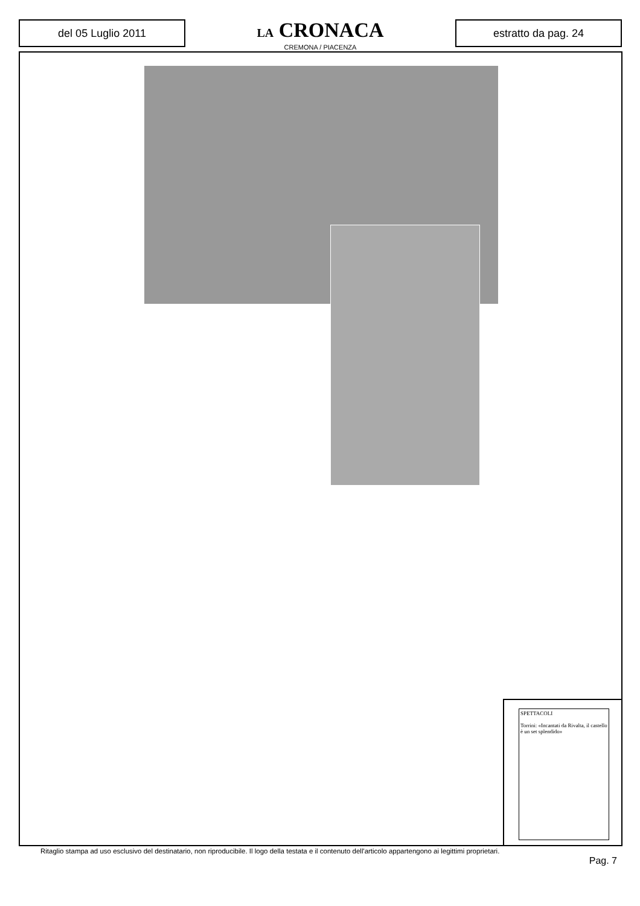del 05 Luglio 2011
LA CRONACA
CREMONA / PIACENZA
estratto da pag. 24
SPETTACOLI
Torrini: «Incantati da Rivalta, il castello è un set splendido»
Ritaglio stampa ad uso esclusivo del destinatario, non riproducibile. Il logo della testata e il contenuto dell'articolo appartengono ai legittimi proprietari.
Pag. 7